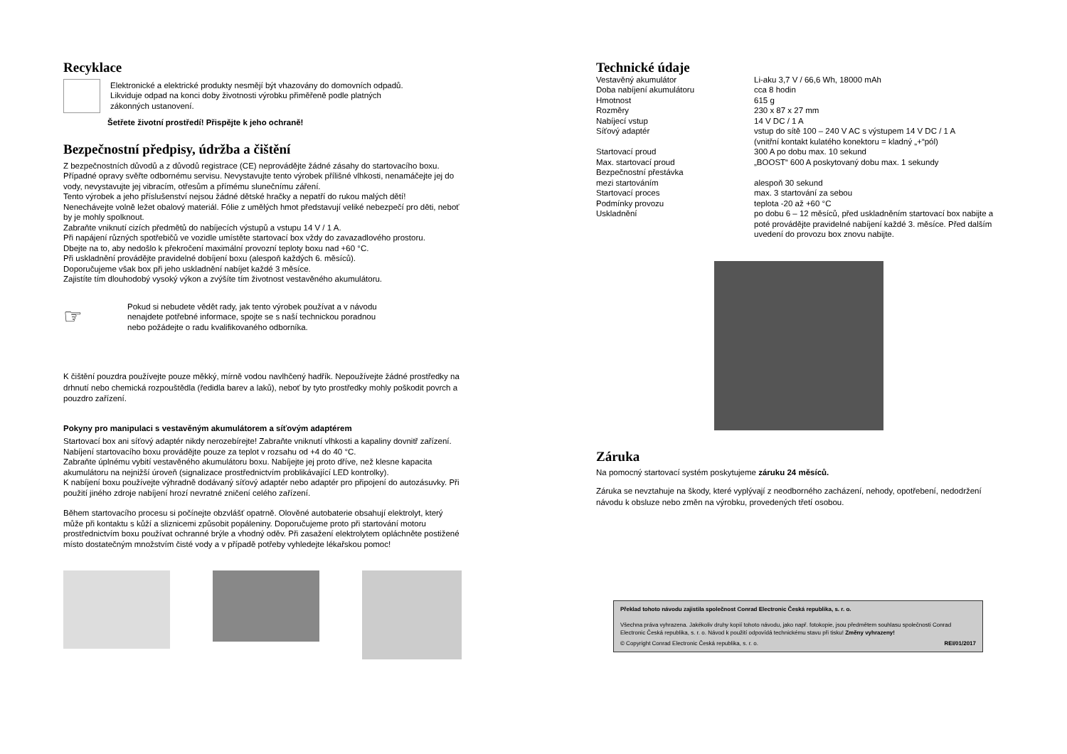Recyklace
Elektronické a elektrické produkty nesmějí být vhazovány do domovních odpadů.
Likviduje odpad na konci doby životnosti výrobku přiměřeně podle platných
zákonných ustanovení.
Šetřete životní prostředí! Přispějte k jeho ochraně!
Bezpečnostní předpisy, údržba a čištění
Z bezpečnostních důvodů a z důvodů registrace (CE) neprovádějte žádné zásahy do startovacího boxu. Případné opravy svěřte odbornému servisu. Nevystavujte tento výrobek přílišné vlhkosti, nenamáčejte jej do vody, nevystavujte jej vibracím, otřesům a přímému slunečnímu záření.
Tento výrobek a jeho příslušenství nejsou žádné dětské hračky a nepatří do rukou malých dětí!
Nenechávejte volně ležet obalový materiál. Fólie z umělých hmot představují veliké nebezpečí pro děti, neboť by je mohly spolknout.
Zabraňte vniknutí cizích předmětů do nabíjecích výstupů a vstupu 14 V / 1 A.
Při napájení různých spotřebičů ve vozidle umístěte startovací box vždy do zavazadlového prostoru.
Dbejte na to, aby nedošlo k překročení maximální provozní teploty boxu nad +60 °C.
Při uskladnění provádějte pravidelné dobíjení boxu (alespoň každých 6. měsíců).
Doporučujeme však box při jeho uskladnění nabíjet každé 3 měsíce.
Zajistíte tím dlouhodobý vysoký výkon a zvýšíte tím životnost vestavěného akumulátoru.
☞
Pokud si nebudete vědět rady, jak tento výrobek používat a v návodu
nenajdete potřebné informace, spojte se s naší technickou poradnou
nebo požádejte o radu kvalifikovaného odborníka.
K čištění pouzdra používejte pouze měkký, mírně vodou navlhčený hadřík. Nepoužívejte žádné prostředky na drhnutí nebo chemická rozpouštědla (ředidla barev a laků), neboť by tyto prostředky mohly poškodit povrch a pouzdro zařízení.
Pokyny pro manipulaci s vestavěným akumulátorem a síťovým adaptérem
Startovací box ani síťový adaptér nikdy nerozebírejte! Zabraňte vniknutí vlhkosti a kapaliny dovnitř zařízení. Nabíjení startovacího boxu provádějte pouze za teplot v rozsahu od +4 do 40 °C.
Zabraňte úplnému vybití vestavěného akumulátoru boxu. Nabíjejte jej proto dříve, než klesne kapacita akumulátoru na nejnižší úroveň (signalizace prostřednictvím problikávající LED kontrolky).
K nabíjení boxu používejte výhradně dodávaný síťový adaptér nebo adaptér pro připojení do autozásuvky. Při použití jiného zdroje nabíjení hrozí nevratné zničení celého zařízení.
Během startovacího procesu si počínejte obzvlášť opatrně. Olověné autobaterie obsahují elektrolyt, který může při kontaktu s kůží a sliznicemi způsobit popáleniny. Doporučujeme proto při startování motoru prostřednictvím boxu používat ochranné brýle a vhodný oděv. Při zasažení elektrolytem opláchněte postižené místo dostatečným množstvím čisté vody a v případě potřeby vyhledejte lékařskou pomoc!
Technické údaje
| Vestavěný akumulátor | Li-aku 3,7 V / 66,6 Wh, 18000 mAh |
| Doba nabíjení akumulátoru | cca 8 hodin |
| Hmotnost | 615 g |
| Rozměry | 230 x 87 x 27 mm |
| Nabíjecí vstup | 14 V DC / 1 A |
| Síťový adaptér | vstup do sítě 100 – 240 V AC s výstupem 14 V DC / 1 A (vnitřní kontakt kulatého konektoru = kladný „+“pól) |
| Startovací proud | 300 A po dobu max. 10 sekund |
| Max. startovací proud | „BOOST“ 600 A poskytovaný dobu max. 1 sekundy |
| Bezpečnostní přestávka mezi startováním | alespoň 30 sekund |
| Startovací proces | max. 3 startování za sebou |
| Podmínky provozu | teplota -20 až +60 °C |
| Uskladnění | po dobu 6 – 12 měsíců, před uskladněním startovací box nabijte a poté provádějte pravidelné nabíjení každé 3. měsíce. Před dalším uvedení do provozu box znovu nabijte. |
Záruka
Na pomocný startovací systém poskytujeme záruku 24 měsíců.
Záruka se nevztahuje na škody, které vyplývají z neodborného zacházení, nehody, opotřebení, nedodržení návodu k obsluze nebo změn na výrobku, provedených třetí osobou.
Překlad tohoto návodu zajistila společnost Conrad Electronic Česká republika, s. r. o.
Všechna práva vyhrazena. Jakékoliv druhy kopií tohoto návodu, jako např. fotokopie, jsou předmětem souhlasu společnosti Conrad Electronic Česká republika, s. r. o. Návod k použití odpovídá technickému stavu při tisku! Změny vyhrazeny!
© Copyright Conrad Electronic Česká republika, s. r. o. REI/01/2017